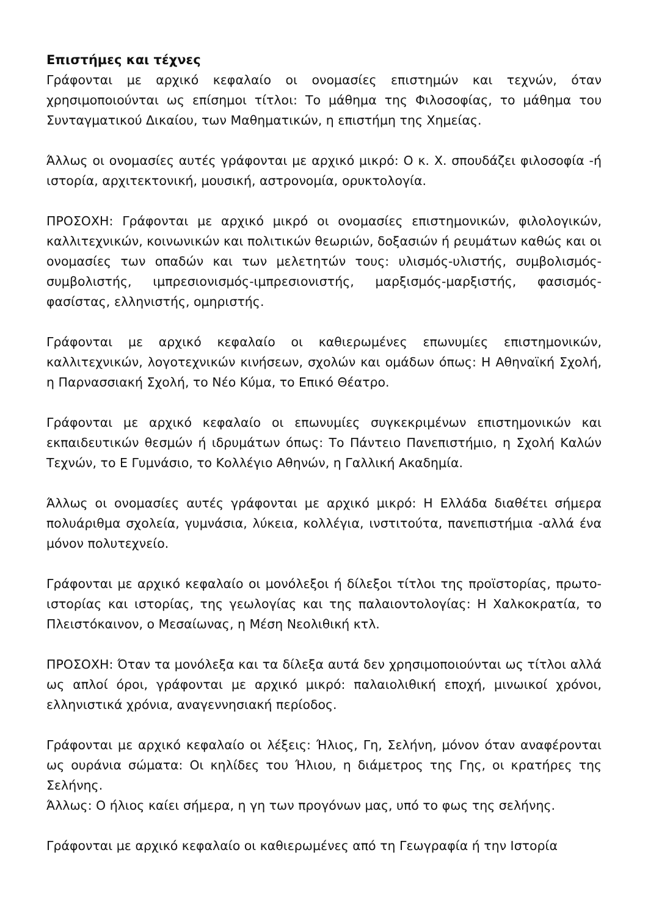Επιστήμες και τέχνες
Γράφονται με αρχικό κεφαλαίο οι ονομασίες επιστημών και τεχνών, όταν χρησιμοποιούνται ως επίσημοι τίτλοι: Το μάθημα της Φιλοσοφίας, το μάθημα του Συνταγματικού Δικαίου, των Μαθηματικών, η επιστήμη της Χημείας.
Άλλως οι ονομασίες αυτές γράφονται με αρχικό μικρό: Ο κ. Χ. σπουδάζει φιλοσοφία -ή ιστορία, αρχιτεκτονική, μουσική, αστρονομία, ορυκτολογία.
ΠΡΟΣΟΧΗ: Γράφονται με αρχικό μικρό οι ονομασίες επιστημονικών, φιλολογικών, καλλιτεχνικών, κοινωνικών και πολιτικών θεωριών, δοξασιών ή ρευμάτων καθώς και οι ονομασίες των οπαδών και των μελετητών τους: υλισμός-υλιστής, συμβολισμός-συμβολιστής, ιμπρεσιονισμός-ιμπρεσιονιστής, μαρξισμός-μαρξιστής, φασισμός-φασίστας, ελληνιστής, ομηριστής.
Γράφονται με αρχικό κεφαλαίο οι καθιερωμένες επωνυμίες επιστημονικών, καλλιτεχνικών, λογοτεχνικών κινήσεων, σχολών και ομάδων όπως: Η Αθηναϊκή Σχολή, η Παρνασσιακή Σχολή, το Νέο Κύμα, το Επικό Θέατρο.
Γράφονται με αρχικό κεφαλαίο οι επωνυμίες συγκεκριμένων επιστημονικών και εκπαιδευτικών θεσμών ή ιδρυμάτων όπως: Το Πάντειο Πανεπιστήμιο, η Σχολή Καλών Τεχνών, το Ε Γυμνάσιο, το Κολλέγιο Αθηνών, η Γαλλική Ακαδημία.
Άλλως οι ονομασίες αυτές γράφονται με αρχικό μικρό: Η Ελλάδα διαθέτει σήμερα πολυάριθμα σχολεία, γυμνάσια, λύκεια, κολλέγια, ινστιτούτα, πανεπιστήμια -αλλά ένα μόνον πολυτεχνείο.
Γράφονται με αρχικό κεφαλαίο οι μονόλεξοι ή δίλεξοι τίτλοι της προϊστορίας, πρωτο-ιστορίας και ιστορίας, της γεωλογίας και της παλαιοντολογίας: Η Χαλκοκρατία, το Πλειστόκαινον, ο Μεσαίωνας, η Μέση Νεολιθική κτλ.
ΠΡΟΣΟΧΗ: Όταν τα μονόλεξα και τα δίλεξα αυτά δεν χρησιμοποιούνται ως τίτλοι αλλά ως απλοί όροι, γράφονται με αρχικό μικρό: παλαιολιθική εποχή, μινωικοί χρόνοι, ελληνιστικά χρόνια, αναγεννησιακή περίοδος.
Γράφονται με αρχικό κεφαλαίο οι λέξεις: Ήλιος, Γη, Σελήνη, μόνον όταν αναφέρονται ως ουράνια σώματα: Οι κηλίδες του Ήλιου, η διάμετρος της Γης, οι κρατήρες της Σελήνης.
Άλλως: Ο ήλιος καίει σήμερα, η γη των προγόνων μας, υπό το φως της σελήνης.
Γράφονται με αρχικό κεφαλαίο οι καθιερωμένες από τη Γεωγραφία ή την Ιστορία